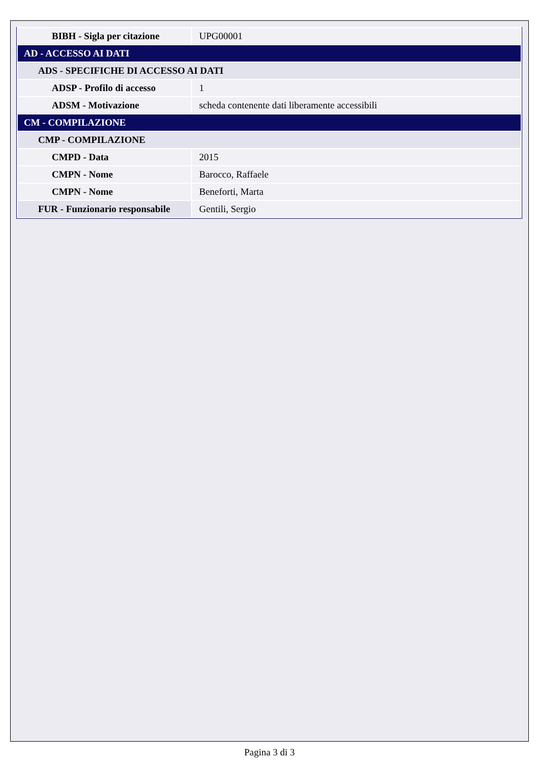| BIBH - Sigla per citazione | UPG00001 |
| AD - ACCESSO AI DATI | |
| ADS - SPECIFICHE DI ACCESSO AI DATI | |
| ADSP - Profilo di accesso | 1 |
| ADSM - Motivazione | scheda contenente dati liberamente accessibili |
| CM - COMPILAZIONE | |
| CMP - COMPILAZIONE | |
| CMPD - Data | 2015 |
| CMPN - Nome | Barocco, Raffaele |
| CMPN - Nome | Beneforti, Marta |
| FUR - Funzionario responsabile | Gentili, Sergio |
Pagina 3 di 3